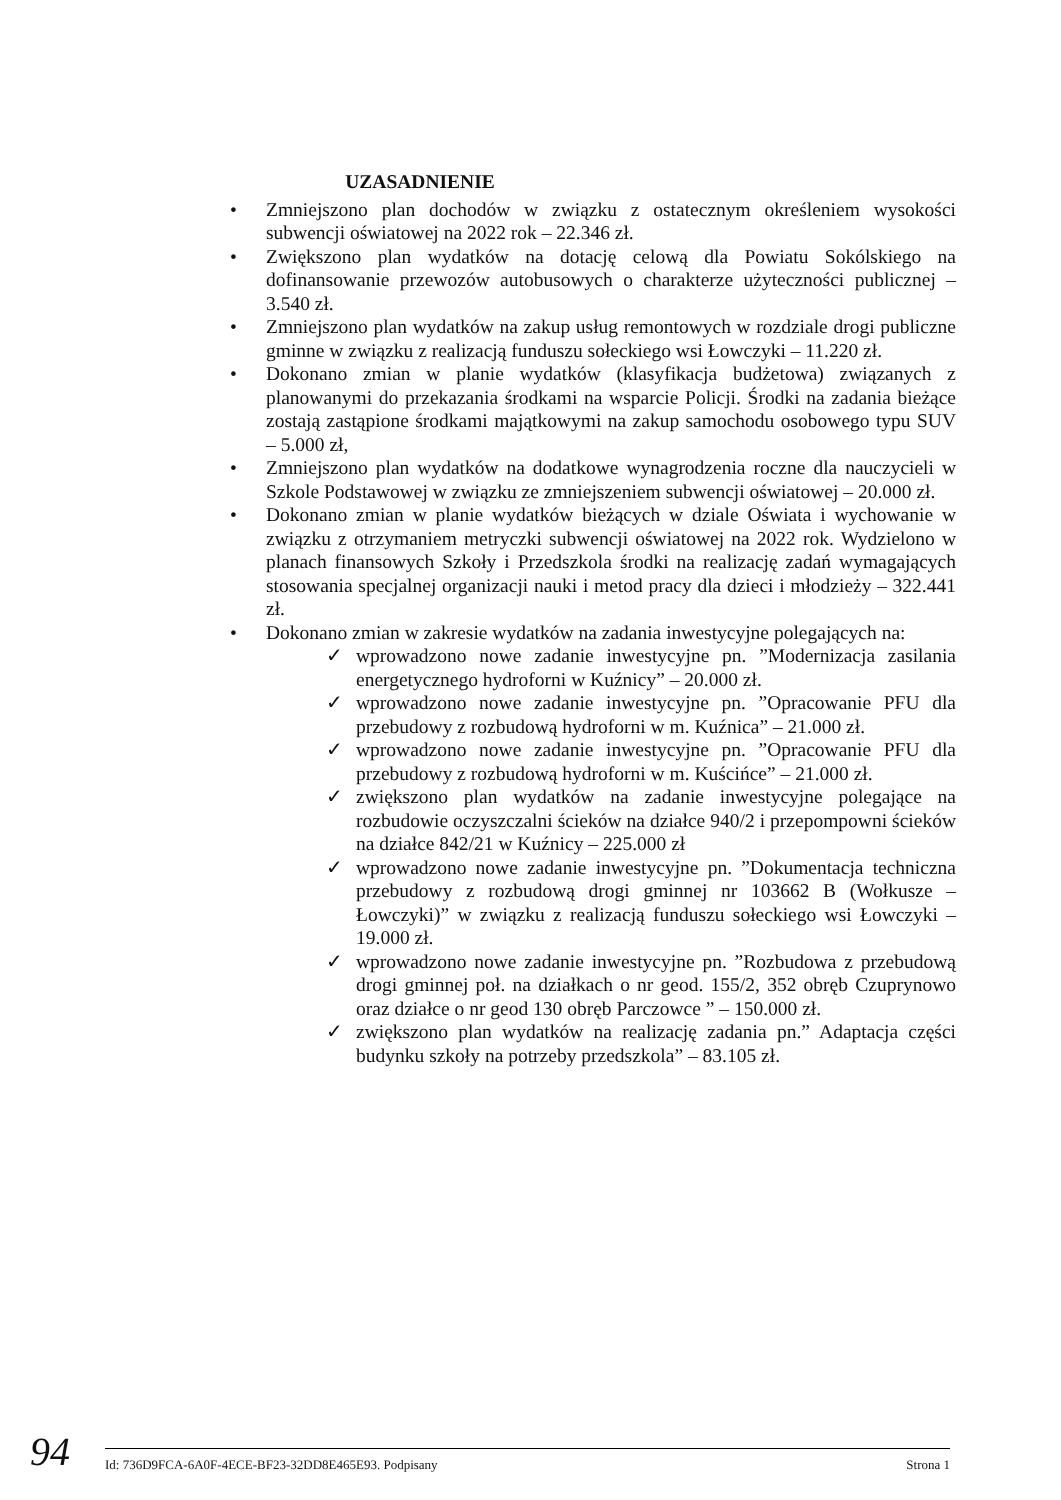UZASADNIENIE
• Zmniejszono plan dochodów w związku z ostatecznym określeniem wysokości subwencji oświatowej na 2022 rok – 22.346 zł.
• Zwiększono plan wydatków na dotację celową dla Powiatu Sokólskiego na dofinansowanie przewozów autobusowych o charakterze użyteczności publicznej – 3.540 zł.
• Zmniejszono plan wydatków na zakup usług remontowych w rozdziale drogi publiczne gminne w związku z realizacją funduszu sołeckiego wsi Łowczyki – 11.220 zł.
• Dokonano zmian w planie wydatków (klasyfikacja budżetowa) związanych z planowanymi do przekazania środkami na wsparcie Policji. Środki na zadania bieżące zostają zastąpione środkami majątkowymi na zakup samochodu osobowego typu SUV – 5.000 zł,
• Zmniejszono plan wydatków na dodatkowe wynagrodzenia roczne dla nauczycieli w Szkole Podstawowej w związku ze zmniejszeniem subwencji oświatowej – 20.000 zł.
• Dokonano zmian w planie wydatków bieżących w dziale Oświata i wychowanie w związku z otrzymaniem metryczki subwencji oświatowej na 2022 rok. Wydzielono w planach finansowych Szkoły i Przedszkola środki na realizację zadań wymagających stosowania specjalnej organizacji nauki i metod pracy dla dzieci i młodzieży – 322.441 zł.
• Dokonano zmian w zakresie wydatków na zadania inwestycyjne polegających na:
✓ wprowadzono nowe zadanie inwestycyjne pn. ”Modernizacja zasilania energetycznego hydroforni w Kuźnicy” – 20.000 zł.
✓ wprowadzono nowe zadanie inwestycyjne pn. ”Opracowanie PFU dla przebudowy z rozbudową hydroforni w m. Kuźnica” – 21.000 zł.
✓ wprowadzono nowe zadanie inwestycyjne pn. ”Opracowanie PFU dla przebudowy z rozbudową hydroforni w m. Kuścińce” – 21.000 zł.
✓ zwiększono plan wydatków na zadanie inwestycyjne polegające na rozbudowie oczyszczalni ścieków na działce 940/2 i przepompowni ścieków na działce 842/21 w Kuźnicy – 225.000 zł
✓ wprowadzono nowe zadanie inwestycyjne pn. ”Dokumentacja techniczna przebudowy z rozbudową drogi gminnej nr 103662 B (Wołkusze – Łowczyki)” w związku z realizacją funduszu sołeckiego wsi Łowczyki – 19.000 zł.
✓ wprowadzono nowe zadanie inwestycyjne pn. ”Rozbudowa z przebudową drogi gminnej poł. na działkach o nr geod. 155/2, 352 obręb Czuprynowo oraz działce o nr geod 130 obręb Parczowce ” – 150.000 zł.
✓ zwiększono plan wydatków na realizację zadania pn.” Adaptacja części budynku szkoły na potrzeby przedszkola” – 83.105 zł.
94 Id: 736D9FCA-6A0F-4ECE-BF23-32DD8E465E93. Podpisany Strona 1